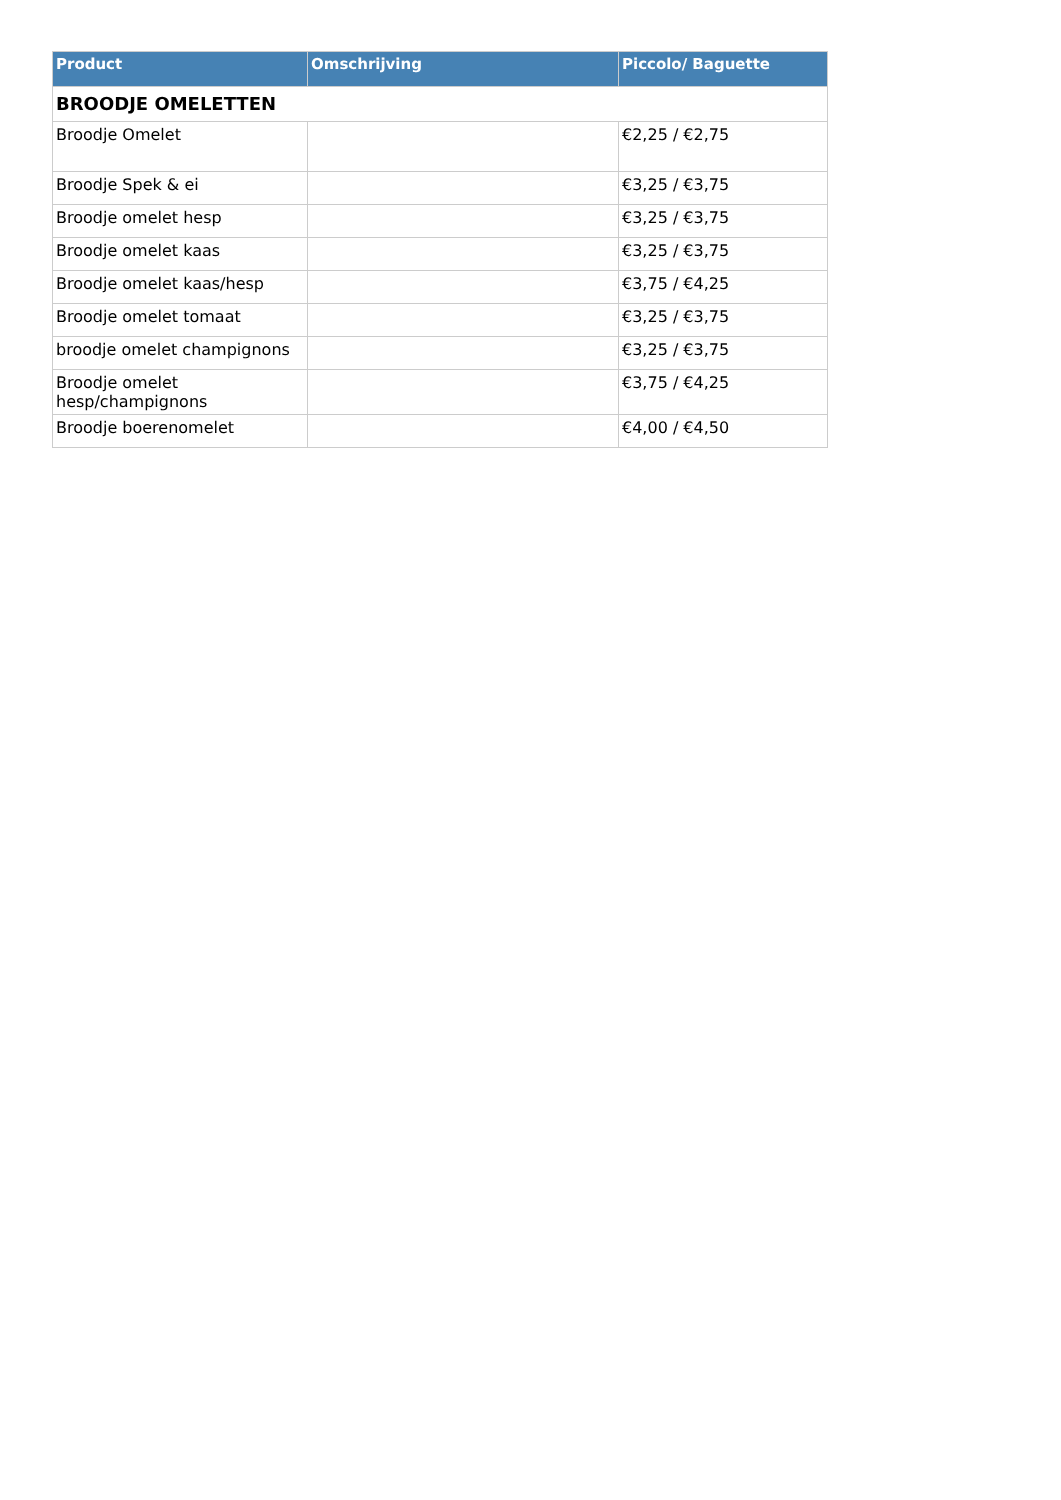| Product | Omschrijving | Piccolo/ Baguette |
| --- | --- | --- |
| BROODJE OMELETTEN | | |
| Broodje Omelet | | €2,25 / €2,75 |
| Broodje Spek & ei | | €3,25 / €3,75 |
| Broodje omelet hesp | | €3,25 / €3,75 |
| Broodje omelet kaas | | €3,25 / €3,75 |
| Broodje omelet kaas/hesp | | €3,75 / €4,25 |
| Broodje omelet tomaat | | €3,25 / €3,75 |
| broodje omelet champignons | | €3,25 / €3,75 |
| Broodje omelet hesp/champignons | | €3,75 / €4,25 |
| Broodje boerenomelet | | €4,00 / €4,50 |